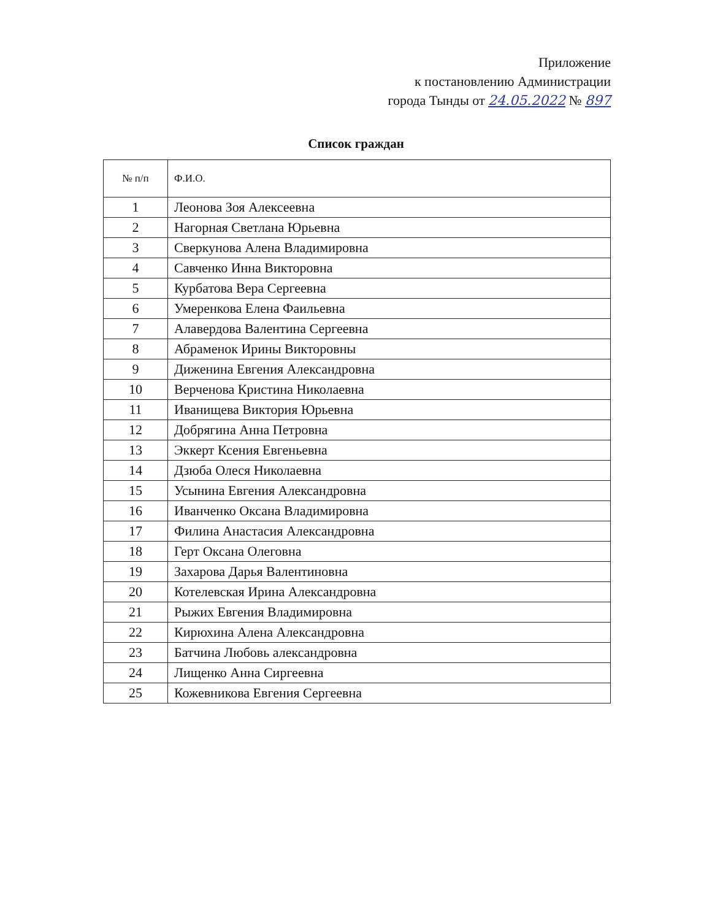Приложение
к постановлению Администрации
города Тынды от 24.05.2022 № 897
Список граждан
| № п/п | Ф.И.О. |
| --- | --- |
| 1 | Леонова Зоя Алексеевна |
| 2 | Нагорная Светлана Юрьевна |
| 3 | Сверкунова Алена Владимировна |
| 4 | Савченко Инна Викторовна |
| 5 | Курбатова Вера Сергеевна |
| 6 | Умеренкова Елена Фаильевна |
| 7 | Алавердова Валентина Сергеевна |
| 8 | Абраменок Ирины Викторовны |
| 9 | Диженина Евгения Александровна |
| 10 | Верченова Кристина Николаевна |
| 11 | Иванищева Виктория Юрьевна |
| 12 | Добрягина Анна Петровна |
| 13 | Эккерт Ксения Евгеньевна |
| 14 | Дзюба Олеся Николаевна |
| 15 | Усынина Евгения Александровна |
| 16 | Иванченко Оксана Владимировна |
| 17 | Филина Анастасия Александровна |
| 18 | Герт Оксана Олеговна |
| 19 | Захарова Дарья Валентиновна |
| 20 | Котелевская Ирина Александровна |
| 21 | Рыжих Евгения Владимировна |
| 22 | Кирюхина Алена Александровна |
| 23 | Батчина Любовь александровна |
| 24 | Лищенко Анна Сиргеевна |
| 25 | Кожевникова Евгения Сергеевна |